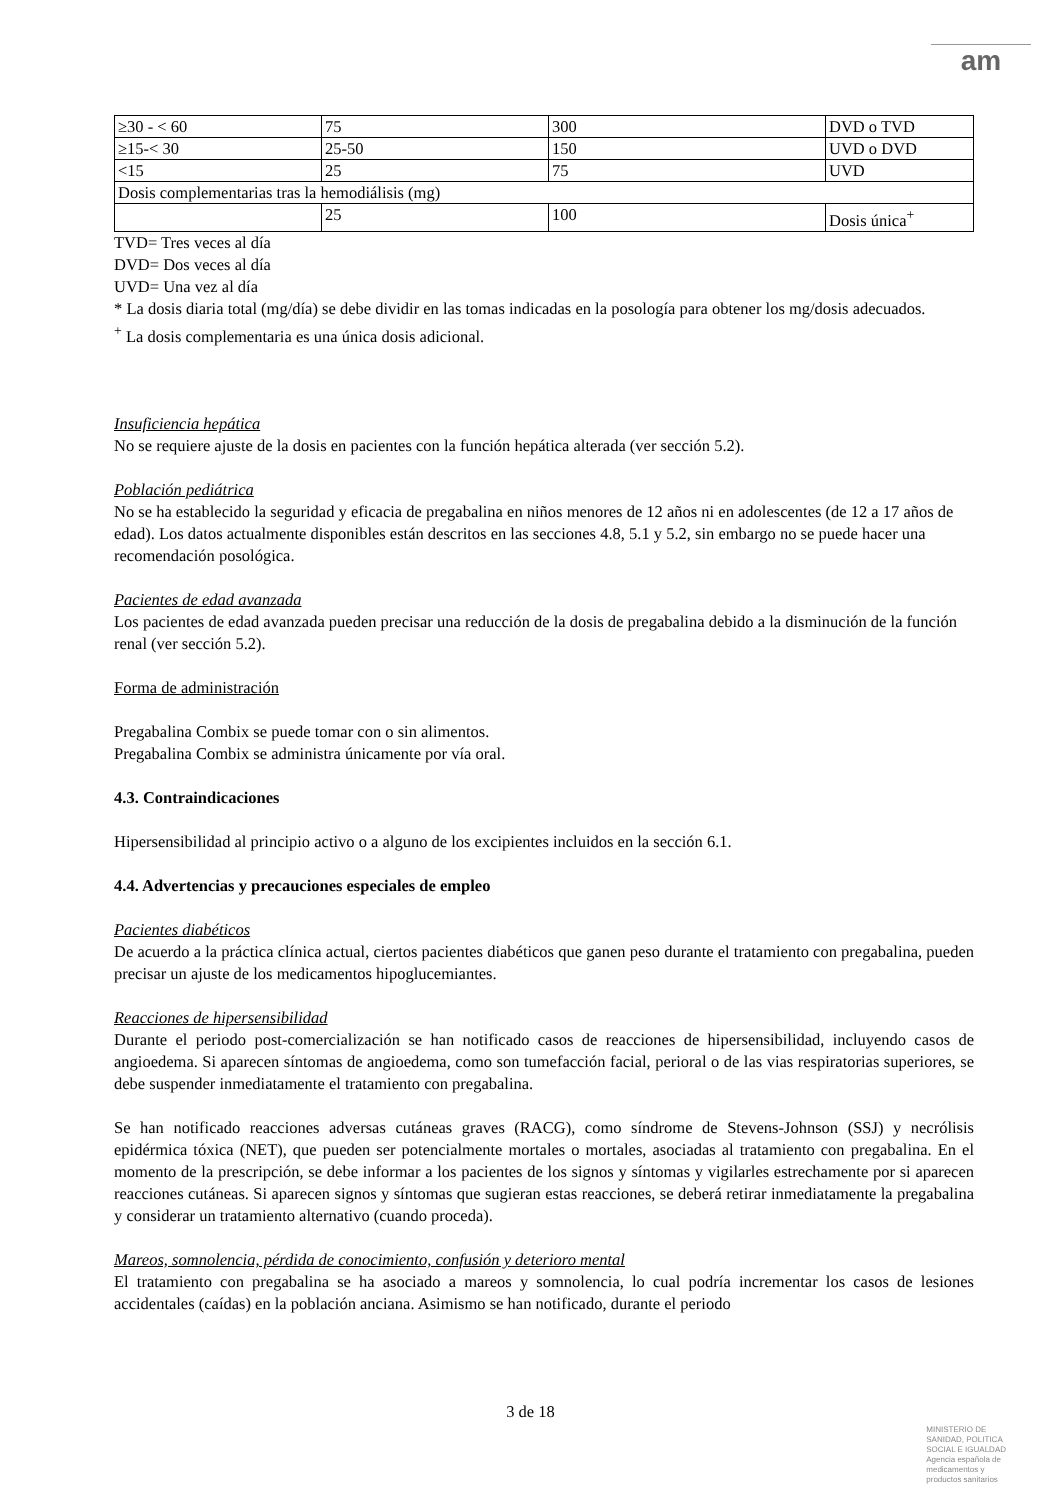am
| ≥30 - < 60 | 75 | 300 | DVD o TVD |
| ≥15-< 30 | 25-50 | 150 | UVD o DVD |
| <15 | 25 | 75 | UVD |
| Dosis complementarias tras la hemodiálisis (mg) | | | |
| | 25 | 100 | Dosis única<sup>+</sup> |
TVD= Tres veces al día
DVD= Dos veces al día
UVD= Una vez al día
* La dosis diaria total (mg/día) se debe dividir en las tomas indicadas en la posología para obtener los mg/dosis adecuados.
<sup>+</sup> La dosis complementaria es una única dosis adicional.
Insuficiencia hepática
No se requiere ajuste de la dosis en pacientes con la función hepática alterada (ver sección 5.2).
Población pediátrica
No se ha establecido la seguridad y eficacia de pregabalina en niños menores de 12 años ni en adolescentes (de 12 a 17 años de edad). Los datos actualmente disponibles están descritos en las secciones 4.8, 5.1 y 5.2, sin embargo no se puede hacer una recomendación posológica.
Pacientes de edad avanzada
Los pacientes de edad avanzada pueden precisar una reducción de la dosis de pregabalina debido a la disminución de la función renal (ver sección 5.2).
Forma de administración
Pregabalina Combix se puede tomar con o sin alimentos.
Pregabalina Combix se administra únicamente por vía oral.
4.3. Contraindicaciones
Hipersensibilidad al principio activo o a alguno de los excipientes incluidos en la sección 6.1.
4.4. Advertencias y precauciones especiales de empleo
Pacientes diabéticos
De acuerdo a la práctica clínica actual, ciertos pacientes diabéticos que ganen peso durante el tratamiento con pregabalina, pueden precisar un ajuste de los medicamentos hipoglucemiantes.
Reacciones de hipersensibilidad
Durante el periodo post-comercialización se han notificado casos de reacciones de hipersensibilidad, incluyendo casos de angioedema. Si aparecen síntomas de angioedema, como son tumefacción facial, perioral o de las vias respiratorias superiores, se debe suspender inmediatamente el tratamiento con pregabalina.
Se han notificado reacciones adversas cutáneas graves (RACG), como síndrome de Stevens-Johnson (SSJ) y necrólisis epidérmica tóxica (NET), que pueden ser potencialmente mortales o mortales, asociadas al tratamiento con pregabalina. En el momento de la prescripción, se debe informar a los pacientes de los signos y síntomas y vigilarles estrechamente por si aparecen reacciones cutáneas. Si aparecen signos y síntomas que sugieran estas reacciones, se deberá retirar inmediatamente la pregabalina y considerar un tratamiento alternativo (cuando proceda).
Mareos, somnolencia, pérdida de conocimiento, confusión y deterioro mental
El tratamiento con pregabalina se ha asociado a mareos y somnolencia, lo cual podría incrementar los casos de lesiones accidentales (caídas) en la población anciana. Asimismo se han notificado, durante el periodo
3 de 18
MINISTERIO DE
SANIDAD, POLITICA
SOCIAL E IGUALDAD
Agencia española de
medicamentos y
productos sanitarios